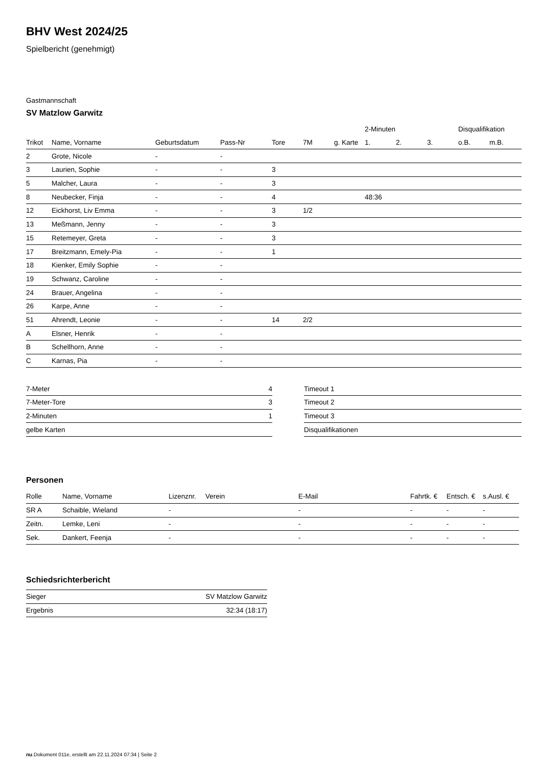BHV West 2024/25
Spielbericht (genehmigt)
Gastmannschaft
SV Matzlow Garwitz
| | | | | | | | 2-Minuten | | | Disqualifikation | |
| --- | --- | --- | --- | --- | --- | --- | --- | --- | --- | --- | --- |
| Trikot | Name, Vorname | Geburtsdatum | Pass-Nr | Tore | 7M | g. Karte | 1. | 2. | 3. | o.B. | m.B. |
| 2 | Grote, Nicole | - | - | | | | | | | | |
| 3 | Laurien, Sophie | - | - | 3 | | | | | | | |
| 5 | Malcher, Laura | - | - | 3 | | | | | | | |
| 8 | Neubecker, Finja | - | - | 4 | | | 48:36 | | | | |
| 12 | Eickhorst, Liv Emma | - | - | 3 | 1/2 | | | | | | |
| 13 | Meßmann, Jenny | - | - | 3 | | | | | | | |
| 15 | Retemeyer, Greta | - | - | 3 | | | | | | | |
| 17 | Breitzmann, Emely-Pia | - | - | 1 | | | | | | | |
| 18 | Kienker, Emily Sophie | - | - | | | | | | | | |
| 19 | Schwanz, Caroline | - | - | | | | | | | | |
| 24 | Brauer, Angelina | - | - | | | | | | | | |
| 26 | Karpe, Anne | - | - | | | | | | | | |
| 51 | Ahrendt, Leonie | - | - | 14 | 2/2 | | | | | | |
| A | Elsner, Henrik | - | - | | | | | | | | |
| B | Schellhorn, Anne | - | - | | | | | | | | |
| C | Karnas, Pia | - | - | | | | | | | | |
| 7-Meter | 4 |
| 7-Meter-Tore | 3 |
| 2-Minuten | 1 |
| gelbe Karten | |
| Timeout 1 |
| Timeout 2 |
| Timeout 3 |
| Disqualifikationen |
Personen
| Rolle | Name, Vorname | Lizenznr. | Verein | E-Mail | Fahrtk. € | Entsch. € | s.Ausl. € |
| --- | --- | --- | --- | --- | --- | --- | --- |
| SR A | Schaible, Wieland | - | | - | - | - | - |
| Zeitn. | Lemke, Leni | - | | - | - | - | - |
| Sek. | Dankert, Feenja | - | | - | - | - | - |
Schiedsrichterbericht
| Sieger | SV Matzlow Garwitz |
| Ergebnis | 32:34 (18:17) |
nu.Dokument 011e, erstellt am 22.11.2024 07:34 | Seite 2